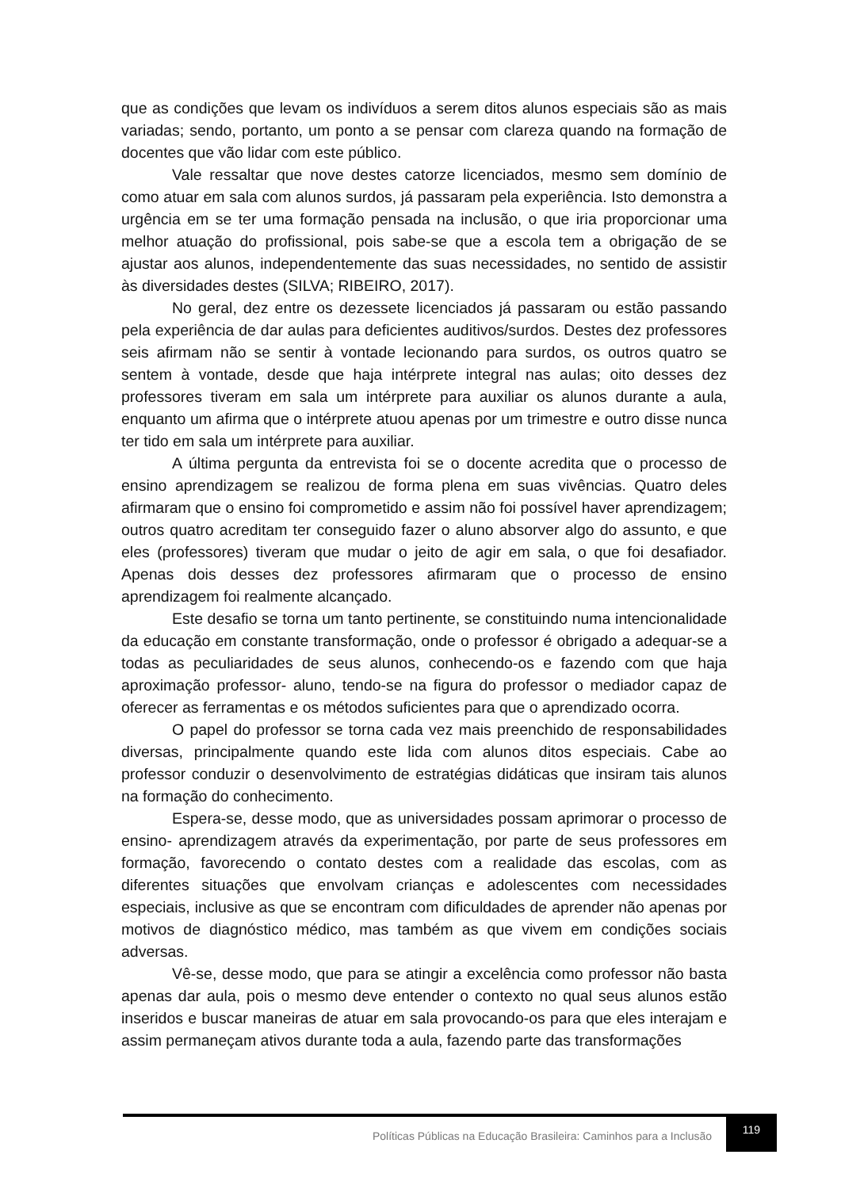que as condições que levam os indivíduos a serem ditos alunos especiais são as mais variadas; sendo, portanto, um ponto a se pensar com clareza quando na formação de docentes que vão lidar com este público.
Vale ressaltar que nove destes catorze licenciados, mesmo sem domínio de como atuar em sala com alunos surdos, já passaram pela experiência. Isto demonstra a urgência em se ter uma formação pensada na inclusão, o que iria proporcionar uma melhor atuação do profissional, pois sabe-se que a escola tem a obrigação de se ajustar aos alunos, independentemente das suas necessidades, no sentido de assistir às diversidades destes (SILVA; RIBEIRO, 2017).
No geral, dez entre os dezessete licenciados já passaram ou estão passando pela experiência de dar aulas para deficientes auditivos/surdos. Destes dez professores seis afirmam não se sentir à vontade lecionando para surdos, os outros quatro se sentem à vontade, desde que haja intérprete integral nas aulas; oito desses dez professores tiveram em sala um intérprete para auxiliar os alunos durante a aula, enquanto um afirma que o intérprete atuou apenas por um trimestre e outro disse nunca ter tido em sala um intérprete para auxiliar.
A última pergunta da entrevista foi se o docente acredita que o processo de ensino aprendizagem se realizou de forma plena em suas vivências. Quatro deles afirmaram que o ensino foi comprometido e assim não foi possível haver aprendizagem; outros quatro acreditam ter conseguido fazer o aluno absorver algo do assunto, e que eles (professores) tiveram que mudar o jeito de agir em sala, o que foi desafiador. Apenas dois desses dez professores afirmaram que o processo de ensino aprendizagem foi realmente alcançado.
Este desafio se torna um tanto pertinente, se constituindo numa intencionalidade da educação em constante transformação, onde o professor é obrigado a adequar-se a todas as peculiaridades de seus alunos, conhecendo-os e fazendo com que haja aproximação professor- aluno, tendo-se na figura do professor o mediador capaz de oferecer as ferramentas e os métodos suficientes para que o aprendizado ocorra.
O papel do professor se torna cada vez mais preenchido de responsabilidades diversas, principalmente quando este lida com alunos ditos especiais. Cabe ao professor conduzir o desenvolvimento de estratégias didáticas que insiram tais alunos na formação do conhecimento.
Espera-se, desse modo, que as universidades possam aprimorar o processo de ensino- aprendizagem através da experimentação, por parte de seus professores em formação, favorecendo o contato destes com a realidade das escolas, com as diferentes situações que envolvam crianças e adolescentes com necessidades especiais, inclusive as que se encontram com dificuldades de aprender não apenas por motivos de diagnóstico médico, mas também as que vivem em condições sociais adversas.
Vê-se, desse modo, que para se atingir a excelência como professor não basta apenas dar aula, pois o mesmo deve entender o contexto no qual seus alunos estão inseridos e buscar maneiras de atuar em sala provocando-os para que eles interajam e assim permaneçam ativos durante toda a aula, fazendo parte das transformações
Políticas Públicas na Educação Brasileira: Caminhos para a Inclusão 119